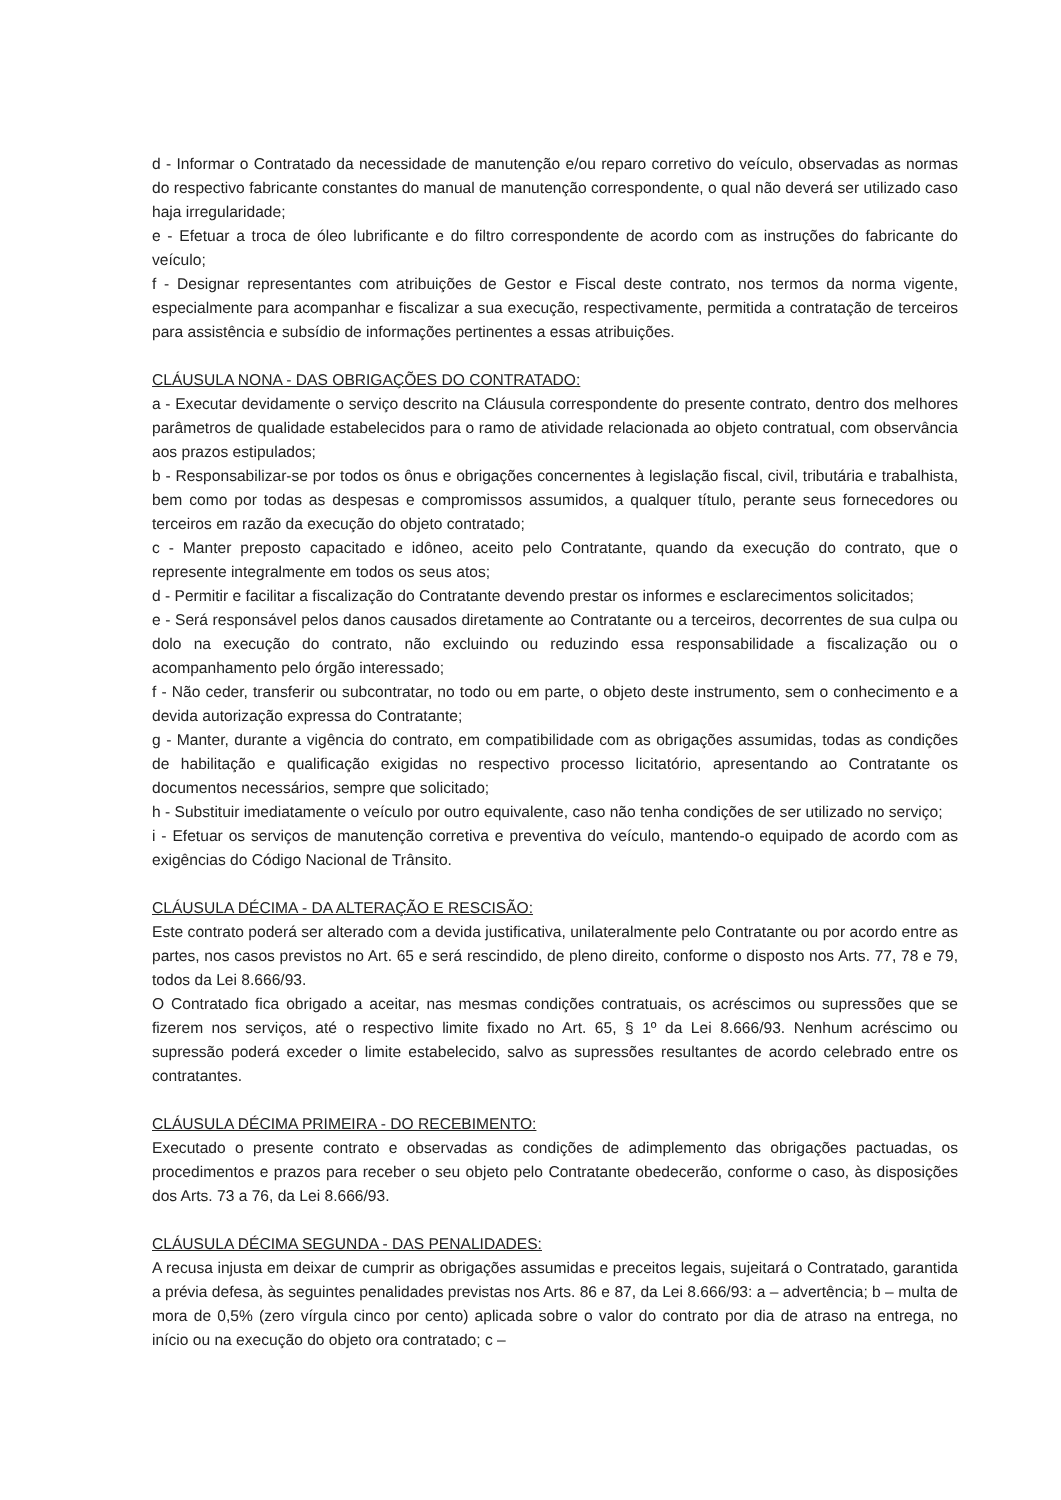d - Informar o Contratado da necessidade de manutenção e/ou reparo corretivo do veículo, observadas as normas do respectivo fabricante constantes do manual de manutenção correspondente, o qual não deverá ser utilizado caso haja irregularidade;
e - Efetuar a troca de óleo lubrificante e do filtro correspondente de acordo com as instruções do fabricante do veículo;
f - Designar representantes com atribuições de Gestor e Fiscal deste contrato, nos termos da norma vigente, especialmente para acompanhar e fiscalizar a sua execução, respectivamente, permitida a contratação de terceiros para assistência e subsídio de informações pertinentes a essas atribuições.
CLÁUSULA NONA - DAS OBRIGAÇÕES DO CONTRATADO:
a - Executar devidamente o serviço descrito na Cláusula correspondente do presente contrato, dentro dos melhores parâmetros de qualidade estabelecidos para o ramo de atividade relacionada ao objeto contratual, com observância aos prazos estipulados;
b - Responsabilizar-se por todos os ônus e obrigações concernentes à legislação fiscal, civil, tributária e trabalhista, bem como por todas as despesas e compromissos assumidos, a qualquer título, perante seus fornecedores ou terceiros em razão da execução do objeto contratado;
c - Manter preposto capacitado e idôneo, aceito pelo Contratante, quando da execução do contrato, que o represente integralmente em todos os seus atos;
d - Permitir e facilitar a fiscalização do Contratante devendo prestar os informes e esclarecimentos solicitados;
e - Será responsável pelos danos causados diretamente ao Contratante ou a terceiros, decorrentes de sua culpa ou dolo na execução do contrato, não excluindo ou reduzindo essa responsabilidade a fiscalização ou o acompanhamento pelo órgão interessado;
f - Não ceder, transferir ou subcontratar, no todo ou em parte, o objeto deste instrumento, sem o conhecimento e a devida autorização expressa do Contratante;
g - Manter, durante a vigência do contrato, em compatibilidade com as obrigações assumidas, todas as condições de habilitação e qualificação exigidas no respectivo processo licitatório, apresentando ao Contratante os documentos necessários, sempre que solicitado;
h - Substituir imediatamente o veículo por outro equivalente, caso não tenha condições de ser utilizado no serviço;
i - Efetuar os serviços de manutenção corretiva e preventiva do veículo, mantendo-o equipado de acordo com as exigências do Código Nacional de Trânsito.
CLÁUSULA DÉCIMA - DA ALTERAÇÃO E RESCISÃO:
Este contrato poderá ser alterado com a devida justificativa, unilateralmente pelo Contratante ou por acordo entre as partes, nos casos previstos no Art. 65 e será rescindido, de pleno direito, conforme o disposto nos Arts. 77, 78 e 79, todos da Lei 8.666/93.
O Contratado fica obrigado a aceitar, nas mesmas condições contratuais, os acréscimos ou supressões que se fizerem nos serviços, até o respectivo limite fixado no Art. 65, § 1º da Lei 8.666/93. Nenhum acréscimo ou supressão poderá exceder o limite estabelecido, salvo as supressões resultantes de acordo celebrado entre os contratantes.
CLÁUSULA DÉCIMA PRIMEIRA - DO RECEBIMENTO:
Executado o presente contrato e observadas as condições de adimplemento das obrigações pactuadas, os procedimentos e prazos para receber o seu objeto pelo Contratante obedecerão, conforme o caso, às disposições dos Arts. 73 a 76, da Lei 8.666/93.
CLÁUSULA DÉCIMA SEGUNDA - DAS PENALIDADES:
A recusa injusta em deixar de cumprir as obrigações assumidas e preceitos legais, sujeitará o Contratado, garantida a prévia defesa, às seguintes penalidades previstas nos Arts. 86 e 87, da Lei 8.666/93: a – advertência; b – multa de mora de 0,5% (zero vírgula cinco por cento) aplicada sobre o valor do contrato por dia de atraso na entrega, no início ou na execução do objeto ora contratado; c –